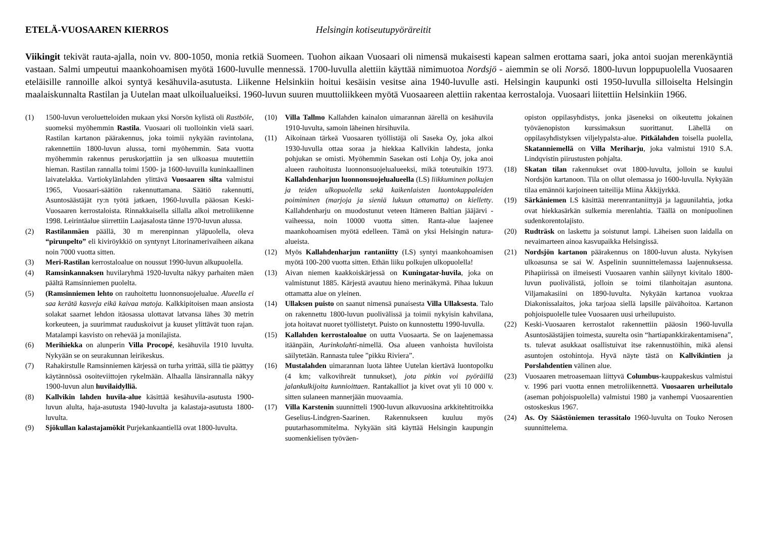ETELÄ-VUOSAAREN KIERROS Helsingin kotiseutupyöräreitit
Viikingit tekivät rauta-ajalla, noin vv. 800-1050, monia retkiä Suomeen. Tuohon aikaan Vuosaari oli nimensä mukaisesti kapean salmen erottama saari, joka antoi suojan merenkäyntiä vastaan. Salmi umpeutui maankohoamisen myötä 1600-luvulle mennessä. 1700-luvulla alettiin käyttää nimimuotoa Nordsjö - aiemmin se oli Norsö. 1800-luvun loppupuolella Vuosaaren eteläisille rannoille alkoi syntyä kesähuvila-asutusta. Liikenne Helsinkiin hoitui kesäisin vesitse aina 1940-luvulle asti. Helsingin kaupunki osti 1950-luvulla silloiselta Helsingin maalaiskunnalta Rastilan ja Uutelan maat ulkoilualueiksi. 1960-luvun suuren muuttoliikkeen myötä Vuosaareen alettiin rakentaa kerrostaloja. Vuosaari liitettiin Helsinkiin 1966.
(1) 1500-luvun veroluetteloiden mukaan yksi Norsön kylistä oli Rastböle, suomeksi myöhemmin Rastila. Vuosaari oli tuolloinkin vielä saari. Rastilan kartanon päärakennus, joka toimii nykyään ravintolana, rakennettiin 1800-luvun alussa, torni myöhemmin. Sata vuotta myöhemmin rakennus peruskorjattiin ja sen ulkoasua muutettiin hieman. Rastilan rannalla toimi 1500- ja 1600-luvuilla kuninkaallinen laivatelakka. Vartiokylänlahden ylittävä Vuosaaren silta valmistui 1965, Vuosaari-säätiön rakennuttamana. Säätiö rakennutti, Asuntosäästäjät ry:n työtä jatkaen, 1960-luvulla pääosan Keski-Vuosaaren kerrostaloista. Rinnakkaisella sillalla alkoi metroliikenne 1998. Leirintäalue siirrettiin Laajasalosta tänne 1970-luvun alussa.
(2) Rastilanmäen päällä, 30 m merenpinnan yläpuolella, oleva “pirunpelto” eli kiviröykkiö on syntynyt Litorinamerivaiheen aikana noin 7000 vuotta sitten.
(3) Meri-Rastilan kerrostaloalue on noussut 1990-luvun alkupuolella.
(4) Ramsinkannaksen huvilaryhmä 1920-luvulta näkyy parhaiten mäen päältä Ramsinniemen puolelta.
(5) (Ramsinniemen lehto on rauhoitettu luonnonsuojelualue. Alueella ei saa kerätä kasveja eikä kaivaa matoja. Kalkkipitoisen maan ansiosta solakat saarnet lehdon itäosassa ulottavat latvansa lähes 30 metrin korkeuteen, ja suurimmat rauduskoivut ja kuuset ylittävät tuon rajan. Matalampi kasvisto on rehevää ja monilajista.
(6) Merihiekka on alunperin Villa Procopé, kesähuvila 1910 luvulta. Nykyään se on seurakunnan leirikeskus.
(7) Rahakirstulle Ramsinniemen kärjessä on turha yrittää, sillä tie päättyy käytännössä osoiteviittojen rykelmään. Alhaalla länsirannalla näkyy 1900-luvun alun huvilaidylliä.
(8) Kallvikin lahden huvila-alue käsittää kesähuvila-asutusta 1900-luvun alulta, haja-asutusta 1940-luvulta ja kalastaja-asutusta 1800-luvulta.
(9) Sjökullan kalastajamökit Purjekankaantiellä ovat 1800-luvulta.
(10) Villa Tallmo Kallahden kainalon uimarannan äärellä on kesähuvila 1910-luvulta, samoin läheinen hirsihuvila.
(11) Aikoinaan tärkeä Vuosaaren työllistäjä oli Saseka Oy, joka alkoi 1930-luvulla ottaa soraa ja hiekkaa Kallvikin lahdesta, jonka pohjukan se omisti. Myöhemmin Sasekan osti Lohja Oy, joka anoi alueen rauhoitusta luonnonsuojelualueeksi, mikä toteutuikin 1973. Kallahdenharjun luonnonsuojelualueella (LS) liikkuminen polkujen ja teiden ulkopuolella sekä kaikenlaisten luontokappaleiden poimiminen (marjoja ja sieniä lukuun ottamatta) on kielletty. Kallahdenharju on muodostunut veteen Itämeren Baltian jääjärvi -vaiheessa, noin 10000 vuotta sitten. Ranta-alue laajenee maankohoamisen myötä edelleen. Tämä on yksi Helsingin natura-alueista.
(12) Myös Kallahdenharjun rantaniitty (LS) syntyi maankohoamisen myötä 100-200 vuotta sitten. Ethän liiku polkujen ulkopuolella!
(13) Aivan niemen kaakkoiskärjessä on Kuningatar-huvila, joka on valmistunut 1885. Kärjestä avautuu hieno merinäkymä. Pihaa lukuun ottamatta alue on yleinen.
(14) Ullaksen puisto on saanut nimensä punaisesta Villa Ullaksesta. Talo on rakennettu 1800-luvun puolivälissä ja toimii nykyisin kahvilana, jota hoitavat nuoret työllistetyt. Puisto on kunnostettu 1990-luvulla.
(15) Kallahden kerrostaloalue on uutta Vuosaarta. Se on laajenemassa itäänpäin, Aurinkolahti-nimellä. Osa alueen vanhoista huviloista säilytetään. Rannasta tulee ”pikku Riviera”.
(16) Mustalahden uimarannan luota lähtee Uutelan kiertävä luontopolku (4 km; valkovihreät tunnukset), jota pitkin voi pyöräillä jalankulkijoita kunnioittaen. Rantakalliot ja kivet ovat yli 10 000 v. sitten sulaneen mannerjään muovaamia.
(17) Villa Karstenin suunnitteli 1900-luvun alkuvuosina arkkitehtitroikka Geselius-Lindgren-Saarinen. Rakennukseen kuuluu myös puutarhasommitelma. Nykyään sitä käyttää Helsingin kaupungin suomenkielisen työväen-
opiston oppilasyhdistys, jonka jäseneksi on oikeutettu jokainen työväenopiston kurssimaksun suorittanut. Lähellä on oppilasyhdistyksen viljelypalsta-alue. Pitkälahden toisella puolella, Skatanniemellä on Villa Meriharju, joka valmistui 1910 S.A. Lindqvistin piirustusten pohjalta.
(18) Skatan tilan rakennukset ovat 1800-luvulta, jolloin se kuului Nordsjön kartanoon. Tila on ollut olemassa jo 1600-luvulla. Nykyään tilaa emännöi karjoineen taiteilija Miina Äkkijyrkkä.
(19) Särkäniemen LS käsittää merenrantaniittyjä ja laguunilahtia, jotka ovat hiekkasärkän sulkemia merenlahtia. Täällä on monipuolinen sudenkorentolajisto.
(20) Rudträsk on laskettu ja soistunut lampi. Läheisen suon laidalla on nevaimarteen ainoa kasvupaikka Helsingissä.
(21) Nordsjön kartanon päärakennus on 1800-luvun alusta. Nykyisen ulkoasunsa se sai W. Aspelinin suunnittelemassa laajennuksessa. Pihapiirissä on ilmeisesti Vuosaaren vanhin säilynyt kivitalo 1800-luvun puolivälistä, jolloin se toimi tilanhoitajan asuntona. Viljamakasiini on 1890-luvulta. Nykyään kartanoa vuokraa Diakonissalaitos, joka tarjoaa siellä lapsille päivähoitoa. Kartanon pohjoispuolelle tulee Vuosaaren uusi urheilupuisto.
(22) Keski-Vuosaaren kerrostalot rakennettiin pääosin 1960-luvulla Asuntosäästäjien toimesta, suurelta osin “hartiapankkirakentamisena”, ts. tulevat asukkaat osallistuivat itse rakennustöihin, mikä alensi asuntojen ostohintoja. Hyvä näyte tästä on Kallvikintien ja Porslahdentien välinen alue.
(23) Vuosaaren metroasemaan liittyvä Columbus-kauppakeskus valmistui v. 1996 pari vuotta ennen metroliikennettä. Vuosaaren urheilutalo (aseman pohjoispuolella) valmistui 1980 ja vanhempi Vuosaarentien ostoskeskus 1967.
(24) As. Oy Säästöniemen terassitalo 1960-luvulta on Touko Nerosen suunnittelema.